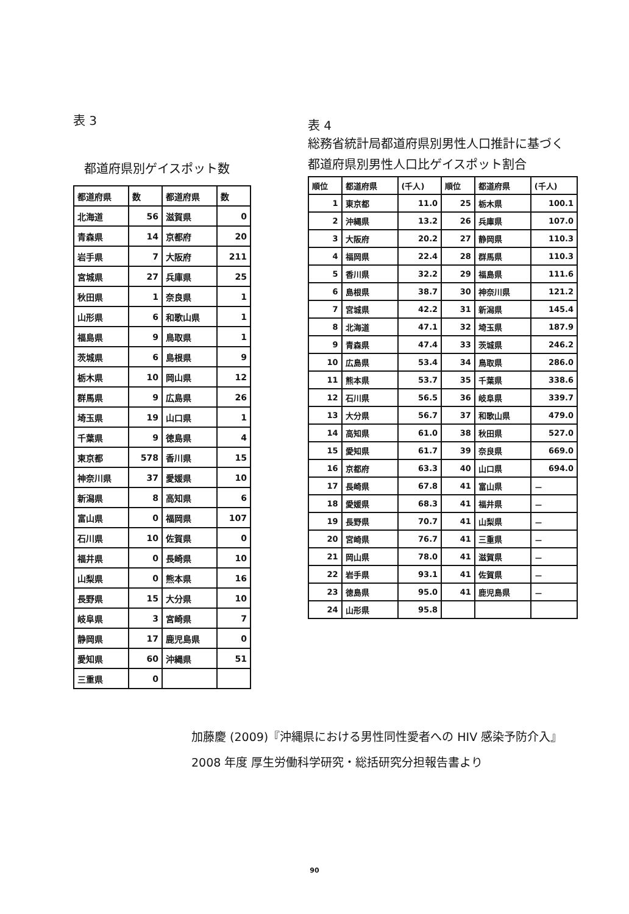表 3
都道府県別ゲイスポット数
| 都道府県 | 数 | 都道府県 | 数 |
| --- | --- | --- | --- |
| 北海道 | 56 | 滋賀県 | 0 |
| 青森県 | 14 | 京都府 | 20 |
| 岩手県 | 7 | 大阪府 | 211 |
| 宮城県 | 27 | 兵庫県 | 25 |
| 秋田県 | 1 | 奈良県 | 1 |
| 山形県 | 6 | 和歌山県 | 1 |
| 福島県 | 9 | 鳥取県 | 1 |
| 茨城県 | 6 | 島根県 | 9 |
| 栃木県 | 10 | 岡山県 | 12 |
| 群馬県 | 9 | 広島県 | 26 |
| 埼玉県 | 19 | 山口県 | 1 |
| 千葉県 | 9 | 徳島県 | 4 |
| 東京都 | 578 | 香川県 | 15 |
| 神奈川県 | 37 | 愛媛県 | 10 |
| 新潟県 | 8 | 高知県 | 6 |
| 富山県 | 0 | 福岡県 | 107 |
| 石川県 | 10 | 佐賀県 | 0 |
| 福井県 | 0 | 長崎県 | 10 |
| 山梨県 | 0 | 熊本県 | 16 |
| 長野県 | 15 | 大分県 | 10 |
| 岐阜県 | 3 | 宮崎県 | 7 |
| 静岡県 | 17 | 鹿児島県 | 0 |
| 愛知県 | 60 | 沖縄県 | 51 |
| 三重県 | 0 | | |
表 4
総務省統計局都道府県別男性人口推計に基づく
都道府県別男性人口比ゲイスポット割合
| 順位 | 都道府県 | (千人) | 順位 | 都道府県 | (千人) |
| --- | --- | --- | --- | --- | --- |
| 1 | 東京都 | 11.0 | 25 | 栃木県 | 100.1 |
| 2 | 沖縄県 | 13.2 | 26 | 兵庫県 | 107.0 |
| 3 | 大阪府 | 20.2 | 27 | 静岡県 | 110.3 |
| 4 | 福岡県 | 22.4 | 28 | 群馬県 | 110.3 |
| 5 | 香川県 | 32.2 | 29 | 福島県 | 111.6 |
| 6 | 島根県 | 38.7 | 30 | 神奈川県 | 121.2 |
| 7 | 宮城県 | 42.2 | 31 | 新潟県 | 145.4 |
| 8 | 北海道 | 47.1 | 32 | 埼玉県 | 187.9 |
| 9 | 青森県 | 47.4 | 33 | 茨城県 | 246.2 |
| 10 | 広島県 | 53.4 | 34 | 鳥取県 | 286.0 |
| 11 | 熊本県 | 53.7 | 35 | 千葉県 | 338.6 |
| 12 | 石川県 | 56.5 | 36 | 岐阜県 | 339.7 |
| 13 | 大分県 | 56.7 | 37 | 和歌山県 | 479.0 |
| 14 | 高知県 | 61.0 | 38 | 秋田県 | 527.0 |
| 15 | 愛知県 | 61.7 | 39 | 奈良県 | 669.0 |
| 16 | 京都府 | 63.3 | 40 | 山口県 | 694.0 |
| 17 | 長崎県 | 67.8 | 41 | 富山県 | － |
| 18 | 愛媛県 | 68.3 | 41 | 福井県 | － |
| 19 | 長野県 | 70.7 | 41 | 山梨県 | － |
| 20 | 宮崎県 | 76.7 | 41 | 三重県 | － |
| 21 | 岡山県 | 78.0 | 41 | 滋賀県 | － |
| 22 | 岩手県 | 93.1 | 41 | 佐賀県 | － |
| 23 | 徳島県 | 95.0 | 41 | 鹿児島県 | － |
| 24 | 山形県 | 95.8 | | | |
加藤慶 (2009)『沖縄県における男性同性愛者への HIV 感染予防介入』
2008 年度 厚生労働科学研究・総括研究分担報告書より
90